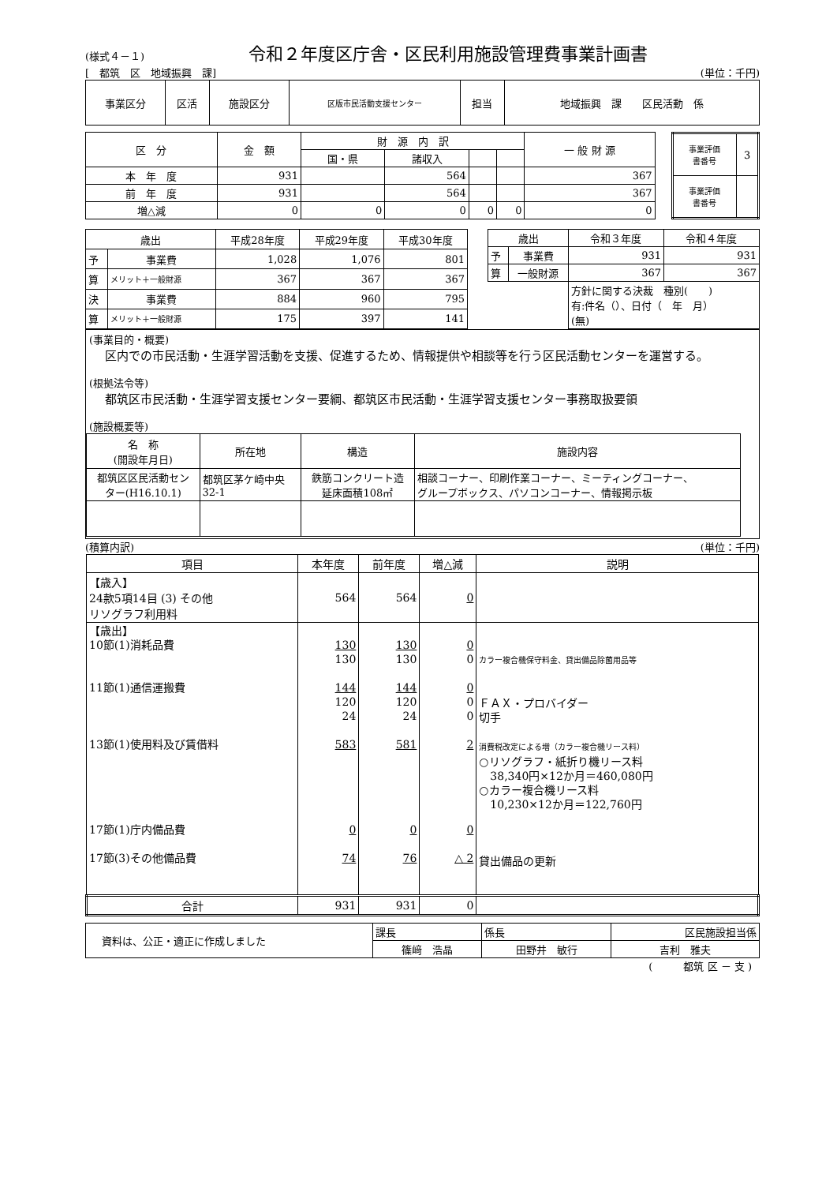(様式４－１)
令和２年度区庁舎・区民利用施設管理費事業計画書
[　都筑　区　地域振興　課] (単位：千円)
| 事業区分 | 区活 | 施設区分 | 区版市民活動支援センター | 担当 | 地域振興 課 区民活動 係 |
| 区 分 | 金 額 | 財 源 内 訳 | | | | 一 般 財 源 |
| | | 国・県 | 諸収入 | | | |
| 本 年 度 | 931 | | 564 | | | 367 |
| 前 年 度 | 931 | | 564 | | | 367 |
| 増△減 | 0 | 0 | 0 | 0 | 0 | 0 |
| 事業評価 書番号 | 3 |
| 事業評価 書番号 | |
| 歳出 | | 平成28年度 | 平成29年度 | 平成30年度 |
| 予 | 事業費 | 1,028 | 1,076 | 801 |
| 算 | メリット＋一般財源 | 367 | 367 | 367 |
| 決 | 事業費 | 884 | 960 | 795 |
| 算 | メリット＋一般財源 | 175 | 397 | 141 |
| 歳出 | | 令和３年度 | 令和４年度 |
| 予 | 事業費 | 931 | 931 |
| 算 | 一般財源 | 367 | 367 |
| | | 方針に関する決裁 種別( ) 有:件名（）、日付（ 年 月） (無) | |
(事業目的・概要)
区内での市民活動・生涯学習活動を支援、促進するため、情報提供や相談等を行う区民活動センターを運営する。
(根拠法令等)
都筑区市民活動・生涯学習支援センター要綱、都筑区市民活動・生涯学習支援センター事務取扱要領
(施設概要等)
| 名 称 (開設年月日) | 所在地 | 構造 | 施設内容 |
| 都筑区区民活動セン ター(H16.10.1) | 都筑区茅ケ崎中央 32-1 | 鉄筋コンクリート造 延床面積108㎡ | 相談コーナー、印刷作業コーナー、ミーティングコーナー、 グループボックス、パソコンコーナー、情報掲示板 |
(積算内訳) (単位：千円)
| 項目 | 本年度 | 前年度 | 増△減 | 説明 |
| 【歳入】 24款5項14目 (3) その他 リソグラフ利用料 | 564 | 564 | 0 | |
| 【歳出】 10節(1)消耗品費 11節(1)通信運搬費 13節(1)使用料及び賃借料 17節(1)庁内備品費 17節(3)その他備品費 | 130 130 144 120 24 583 0 74 | 130 130 144 120 24 581 0 76 | 0 0 0 0 0 2 0 △ 2 | カラー複合機保守料金、貸出備品除菌用品等 ＦＡＸ・プロバイダー 切手 消費税改定による増（カラー複合機リース料） ○リソグラフ・紙折り機リース料 38,340円×12か月＝460,080円 ○カラー複合機リース料 10,230×12か月＝122,760円 貸出備品の更新 |
| 合計 | 931 | 931 | 0 | |
| 資料は、公正・適正に作成しました | 課長 | 係長 | 区民施設担当係 |
| | 篠﨑 浩晶 | 田野井 敏行 | 吉利 雅夫 |
(　　　都筑 区 － 支 )